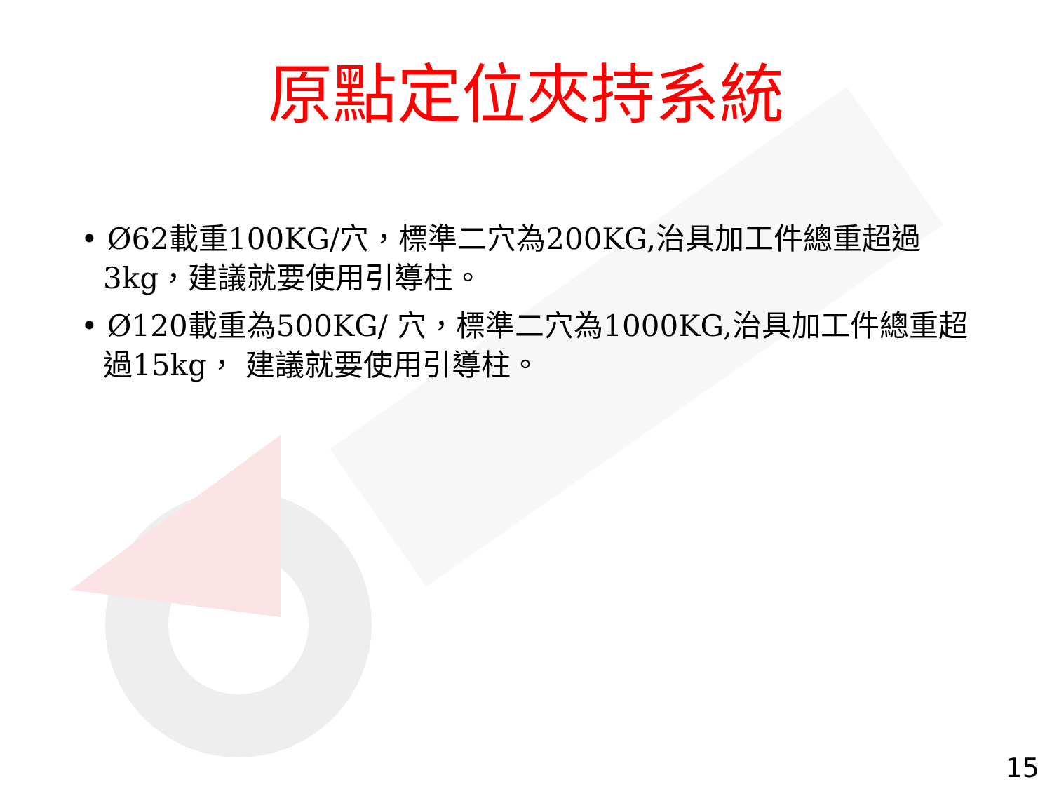原點定位夾持系統
• Ø62載重100KG/穴，標準二穴為200KG,治具加工件總重超過3kg，建議就要使用引導柱。
• Ø120載重為500KG/ 穴，標準二穴為1000KG,治具加工件總重超過15kg， 建議就要使用引導柱。
15